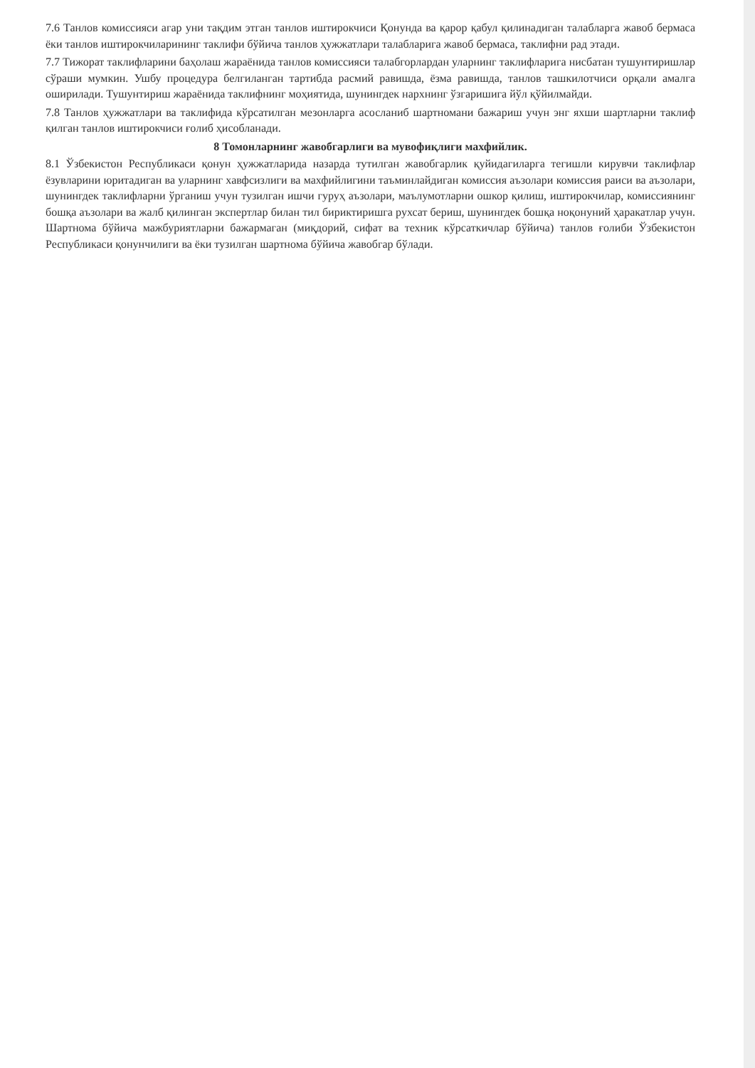7.6 Танлов комиссияси агар уни тақдим этган танлов иштирокчиси Қонунда ва қарор қабул қилинадиган талабларга жавоб бермаса ёки танлов иштирокчиларининг таклифи бўйича танлов ҳужжатлари талабларига жавоб бермаса, таклифни рад этади.
7.7 Тижорат таклифларини баҳолаш жараёнида танлов комиссияси талабгорлардан уларнинг таклифларига нисбатан тушунтиришлар сўраши мумкин. Ушбу процедура белгиланган тартибда расмий равишда, ёзма равишда, танлов ташкилотчиси орқали амалга оширилади. Тушунтириш жараёнида таклифнинг моҳиятида, шунингдек нархнинг ўзгаришига йўл қўйилмайди.
7.8 Танлов ҳужжатлари ва таклифида кўрсатилган мезонларга асосланиб шартномани бажариш учун энг яхши шартларни таклиф қилган танлов иштирокчиси ғолиб ҳисобланади.
8 Томонларнинг жавобгарлиги ва мувофиқлиги махфийлик.
8.1 Ўзбекистон Республикаси қонун ҳужжатларида назарда тутилган жавобгарлик қуйидагиларга тегишли кирувчи таклифлар ёзувларини юритадиган ва уларнинг хавфсизлиги ва махфийлигини таъминлайдиган комиссия аъзолари комиссия раиси ва аъзолари, шунингдек таклифларни ўрганиш учун тузилган ишчи гуруҳ аъзолари, маълумотларни ошкор қилиш, иштирокчилар, комиссиянинг бошқа аъзолари ва жалб қилинган экспертлар билан тил бириктиришга рухсат бериш, шунингдек бошқа ноқонуний ҳаракатлар учун. Шартнома бўйича мажбуриятларни бажармаган (миқдорий, сифат ва техник кўрсаткичлар бўйича) танлов ғолиби Ўзбекистон Республикаси қонунчилиги ва ёки тузилган шартнома бўйича жавобгар бўлади.